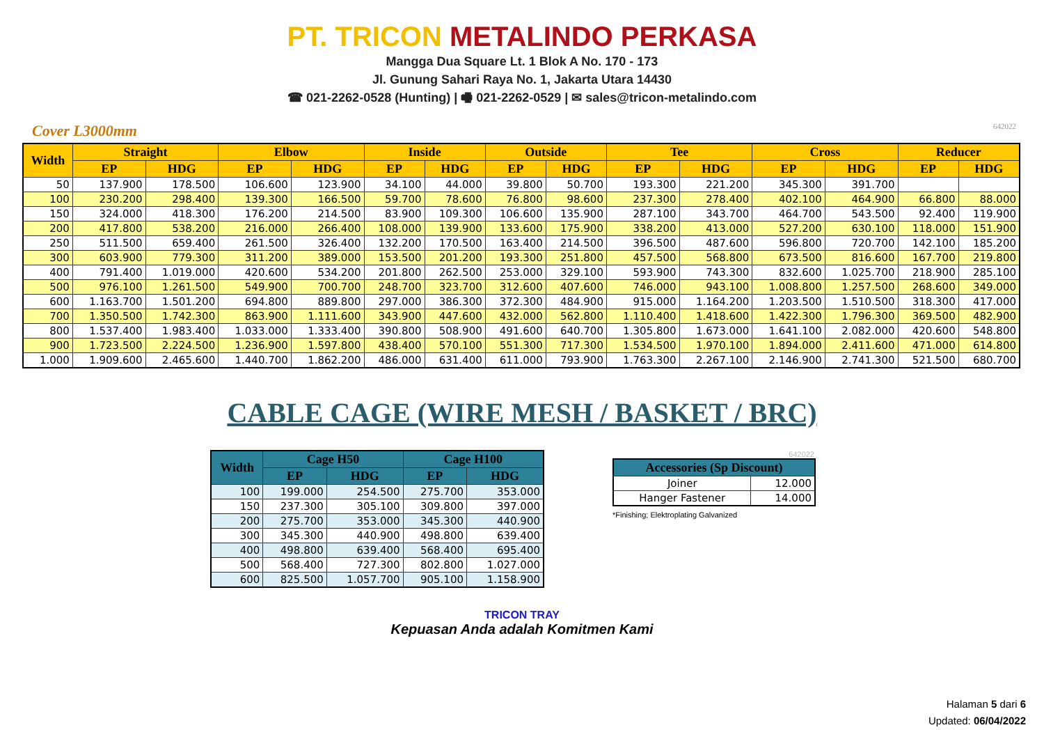PT. TRICON METALINDO PERKASA
Mangga Dua Square Lt. 1 Blok A No. 170 - 173
Jl. Gunung Sahari Raya No. 1, Jakarta Utara 14430
☎ 021-2262-0528 (Hunting) | 🖷 021-2262-0529 | ✉ sales@tricon-metalindo.com
Cover L3000mm 642022
| Width | Straight | | Elbow | | Inside | | Outside | | Tee | | Cross | | Reducer | |
| --- | --- | --- | --- | --- | --- | --- | --- | --- | --- | --- | --- | --- | --- | --- |
| | EP | HDG | EP | HDG | EP | HDG | EP | HDG | EP | HDG | EP | HDG | EP | HDG |
| 50 | 137.900 | 178.500 | 106.600 | 123.900 | 34.100 | 44.000 | 39.800 | 50.700 | 193.300 | 221.200 | 345.300 | 391.700 | | |
| 100 | 230.200 | 298.400 | 139.300 | 166.500 | 59.700 | 78.600 | 76.800 | 98.600 | 237.300 | 278.400 | 402.100 | 464.900 | 66.800 | 88.000 |
| 150 | 324.000 | 418.300 | 176.200 | 214.500 | 83.900 | 109.300 | 106.600 | 135.900 | 287.100 | 343.700 | 464.700 | 543.500 | 92.400 | 119.900 |
| 200 | 417.800 | 538.200 | 216.000 | 266.400 | 108.000 | 139.900 | 133.600 | 175.900 | 338.200 | 413.000 | 527.200 | 630.100 | 118.000 | 151.900 |
| 250 | 511.500 | 659.400 | 261.500 | 326.400 | 132.200 | 170.500 | 163.400 | 214.500 | 396.500 | 487.600 | 596.800 | 720.700 | 142.100 | 185.200 |
| 300 | 603.900 | 779.300 | 311.200 | 389.000 | 153.500 | 201.200 | 193.300 | 251.800 | 457.500 | 568.800 | 673.500 | 816.600 | 167.700 | 219.800 |
| 400 | 791.400 | 1.019.000 | 420.600 | 534.200 | 201.800 | 262.500 | 253.000 | 329.100 | 593.900 | 743.300 | 832.600 | 1.025.700 | 218.900 | 285.100 |
| 500 | 976.100 | 1.261.500 | 549.900 | 700.700 | 248.700 | 323.700 | 312.600 | 407.600 | 746.000 | 943.100 | 1.008.800 | 1.257.500 | 268.600 | 349.000 |
| 600 | 1.163.700 | 1.501.200 | 694.800 | 889.800 | 297.000 | 386.300 | 372.300 | 484.900 | 915.000 | 1.164.200 | 1.203.500 | 1.510.500 | 318.300 | 417.000 |
| 700 | 1.350.500 | 1.742.300 | 863.900 | 1.111.600 | 343.900 | 447.600 | 432.000 | 562.800 | 1.110.400 | 1.418.600 | 1.422.300 | 1.796.300 | 369.500 | 482.900 |
| 800 | 1.537.400 | 1.983.400 | 1.033.000 | 1.333.400 | 390.800 | 508.900 | 491.600 | 640.700 | 1.305.800 | 1.673.000 | 1.641.100 | 2.082.000 | 420.600 | 548.800 |
| 900 | 1.723.500 | 2.224.500 | 1.236.900 | 1.597.800 | 438.400 | 570.100 | 551.300 | 717.300 | 1.534.500 | 1.970.100 | 1.894.000 | 2.411.600 | 471.000 | 614.800 |
| 1.000 | 1.909.600 | 2.465.600 | 1.440.700 | 1.862.200 | 486.000 | 631.400 | 611.000 | 793.900 | 1.763.300 | 2.267.100 | 2.146.900 | 2.741.300 | 521.500 | 680.700 |
CABLE CAGE (WIRE MESH / BASKET / BRC)
| Width | Cage H50 | | Cage H100 | |
| --- | --- | --- | --- | --- |
| | EP | HDG | EP | HDG |
| 100 | 199.000 | 254.500 | 275.700 | 353.000 |
| 150 | 237.300 | 305.100 | 309.800 | 397.000 |
| 200 | 275.700 | 353.000 | 345.300 | 440.900 |
| 300 | 345.300 | 440.900 | 498.800 | 639.400 |
| 400 | 498.800 | 639.400 | 568.400 | 695.400 |
| 500 | 568.400 | 727.300 | 802.800 | 1.027.000 |
| 600 | 825.500 | 1.057.700 | 905.100 | 1.158.900 |
642022
| Accessories (Sp Discount) | |
| --- | --- |
| Joiner | 12.000 |
| Hanger Fastener | 14.000 |
*Finishing; Elektroplating Galvanized
TRICON TRAY
Kepuasan Anda adalah Komitmen Kami
Halaman 5 dari 6
Updated: 06/04/2022